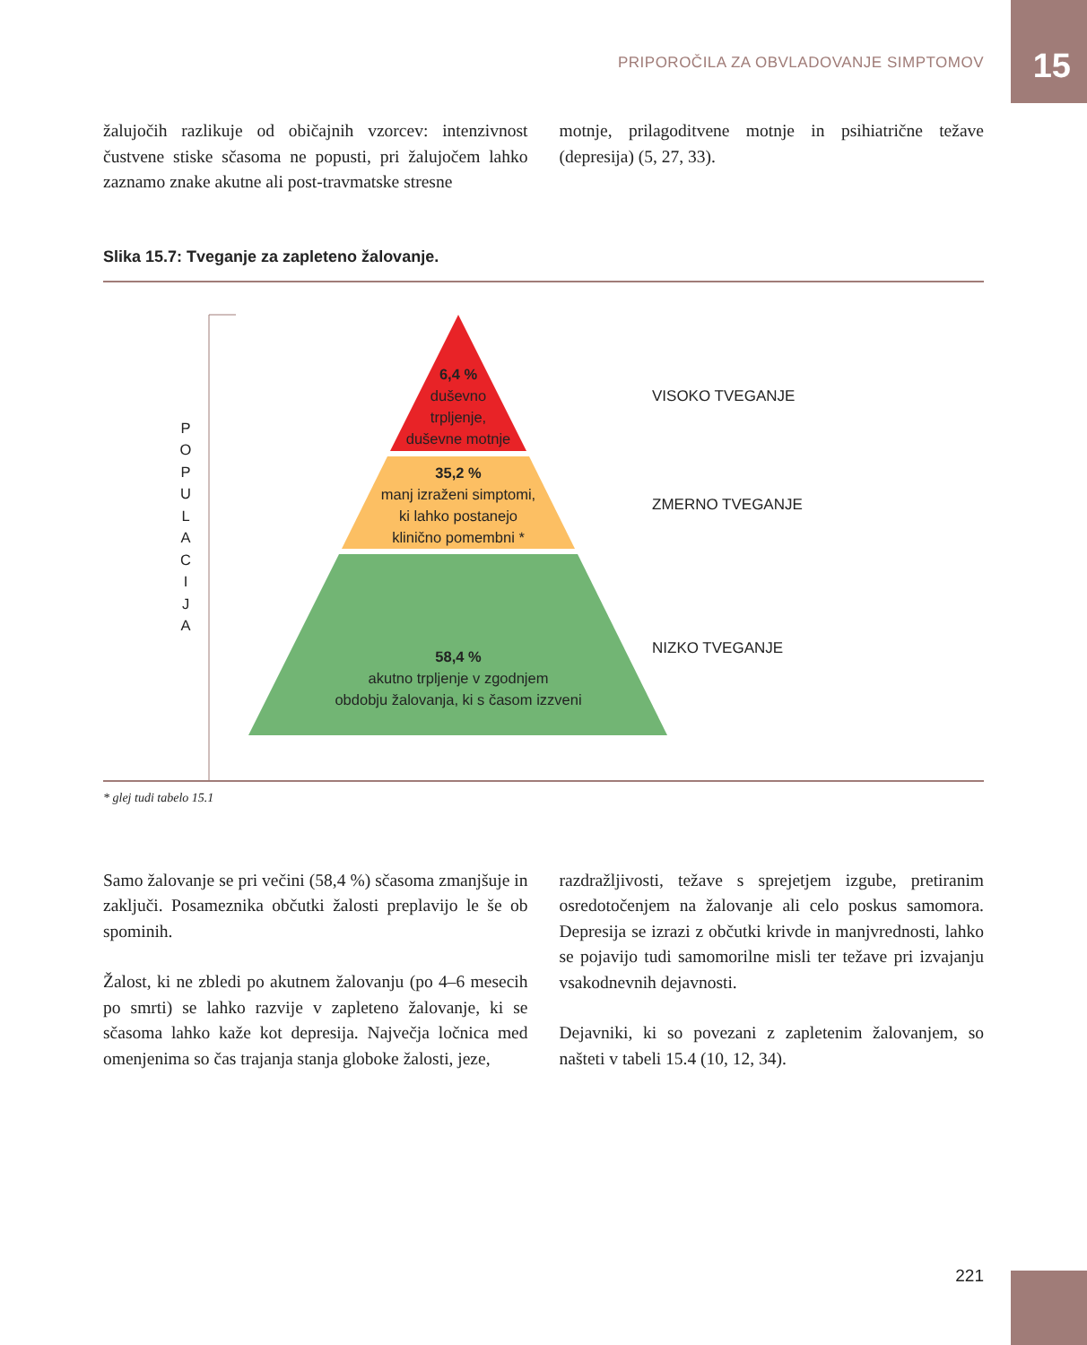PRIPOROČILA ZA OBVLADOVANJE SIMPTOMOV 15
žalujočih razlikuje od običajnih vzorcev: intenzivnost čustvene stiske sčasoma ne popusti, pri žalujočem lahko zaznamo znake akutne ali post-travmatske stresne
motnje, prilagoditvene motnje in psihiatrične težave (depresija) (5, 27, 33).
Slika 15.7: Tveganje za zapleteno žalovanje.
P
O
P
U
L
A
C
I
J
A
6,4 %
duševno
trpljenje,
duševne motnje
35,2 %
manj izraženi simptomi,
ki lahko postanejo
klinično pomembni *
58,4 %
akutno trpljenje v zgodnjem
obdobju žalovanja, ki s časom izzveni
VISOKO TVEGANJE
ZMERNO TVEGANJE
NIZKO TVEGANJE
* glej tudi tabelo 15.1
Samo žalovanje se pri večini (58,4 %) sčasoma zmanjšuje in zaključi. Posameznika občutki žalosti preplavijo le še ob spominih.
Žalost, ki ne zbledi po akutnem žalovanju (po 4–6 mesecih po smrti) se lahko razvije v zapleteno žalovanje, ki se sčasoma lahko kaže kot depresija. Največja ločnica med omenjenima so čas trajanja stanja globoke žalosti, jeze,
razdražljivosti, težave s sprejetjem izgube, pretiranim osredotočenjem na žalovanje ali celo poskus samomora. Depresija se izrazi z občutki krivde in manjvrednosti, lahko se pojavijo tudi samomorilne misli ter težave pri izvajanju vsakodnevnih dejavnosti.
Dejavniki, ki so povezani z zapletenim žalovanjem, so našteti v tabeli 15.4 (10, 12, 34).
221